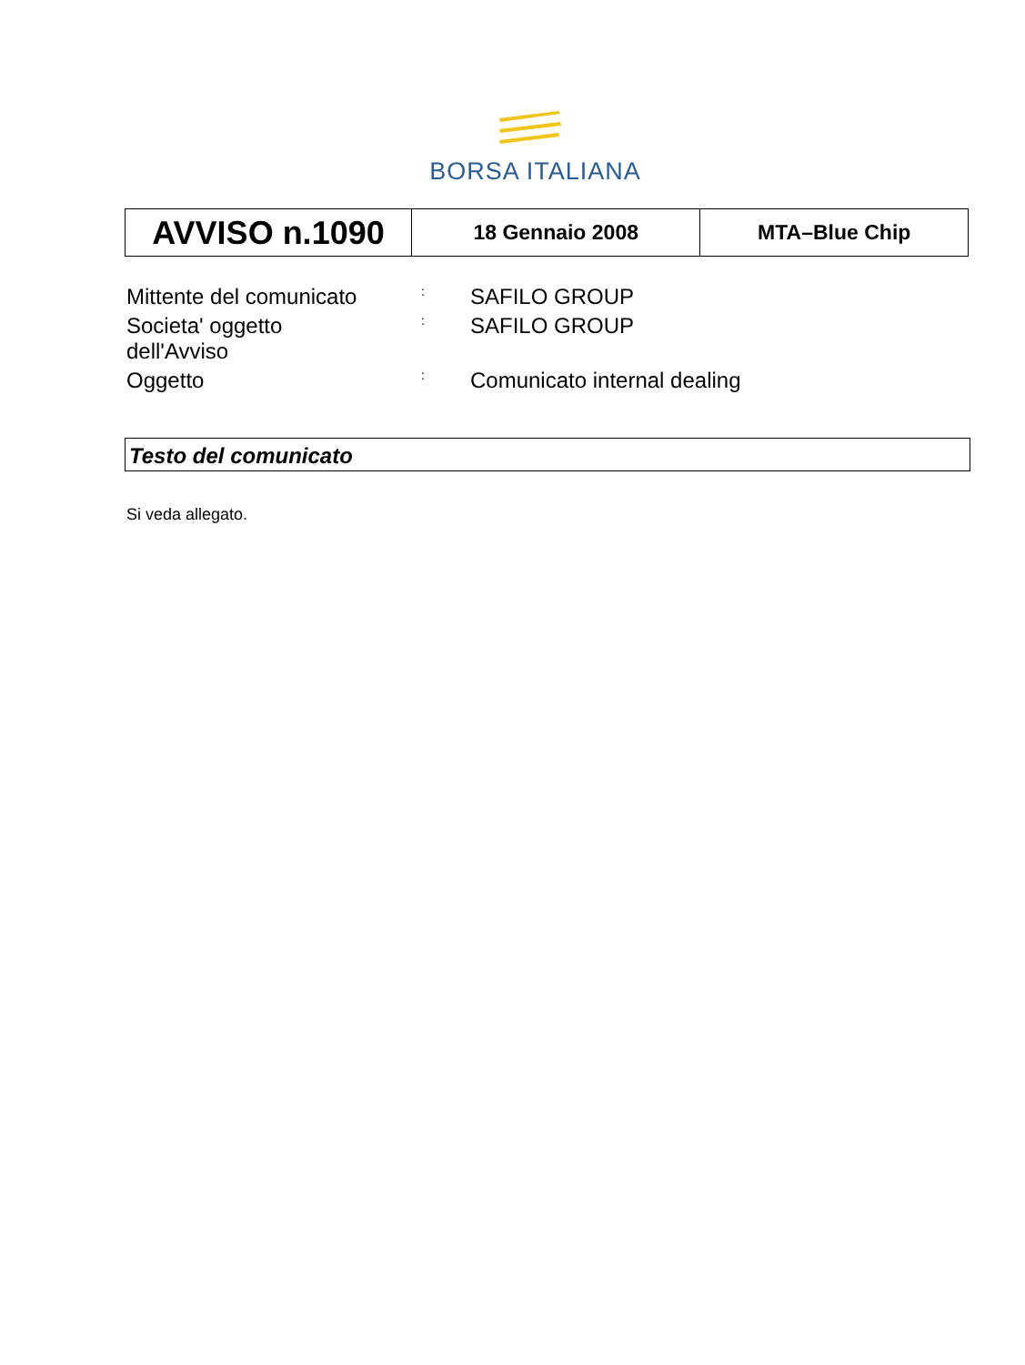BORSA ITALIANA
| AVVISO n.1090 | 18 Gennaio 2008 | MTA–Blue Chip |
| Mittente del comunicato | : | SAFILO GROUP |
| Societa' oggetto dell'Avviso | : | SAFILO GROUP |
| Oggetto | : | Comunicato internal dealing |
Testo del comunicato
Si veda allegato.